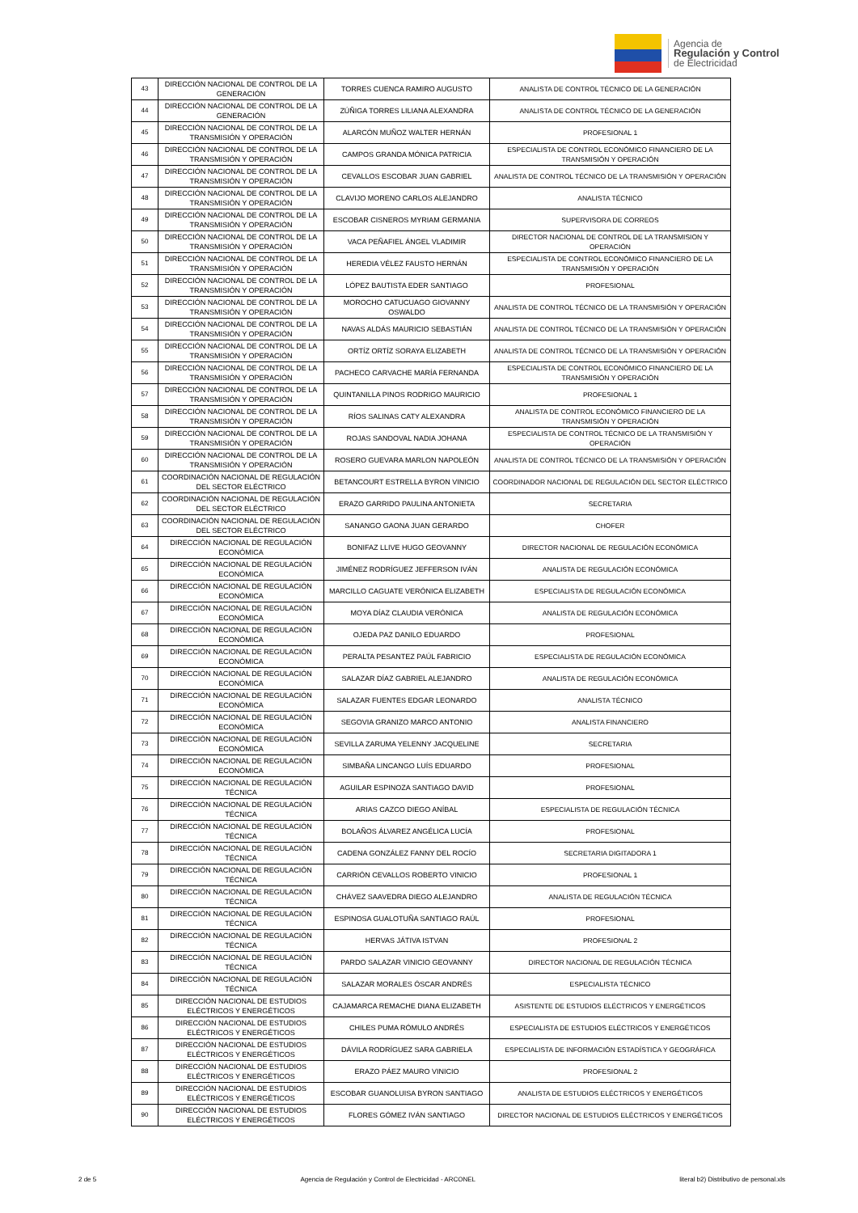Agencia de
Regulación y Control
de Electricidad
| 43 | DIRECCIÓN NACIONAL DE CONTROL DE LA GENERACIÓN | TORRES CUENCA RAMIRO AUGUSTO | ANALISTA DE CONTROL TÉCNICO DE LA GENERACIÓN |
| 44 | DIRECCIÓN NACIONAL DE CONTROL DE LA GENERACIÓN | ZÚÑIGA TORRES LILIANA ALEXANDRA | ANALISTA DE CONTROL TÉCNICO DE LA GENERACIÓN |
| 45 | DIRECCIÓN NACIONAL DE CONTROL DE LA TRANSMISIÓN Y OPERACIÓN | ALARCÓN MUÑOZ WALTER HERNÁN | PROFESIONAL 1 |
| 46 | DIRECCIÓN NACIONAL DE CONTROL DE LA TRANSMISIÓN Y OPERACIÓN | CAMPOS GRANDA MÓNICA PATRICIA | ESPECIALISTA DE CONTROL ECONÓMICO FINANCIERO DE LA TRANSMISIÓN Y OPERACIÓN |
| 47 | DIRECCIÓN NACIONAL DE CONTROL DE LA TRANSMISIÓN Y OPERACIÓN | CEVALLOS ESCOBAR JUAN GABRIEL | ANALISTA DE CONTROL TÉCNICO DE LA TRANSMISIÓN Y OPERACIÓN |
| 48 | DIRECCIÓN NACIONAL DE CONTROL DE LA TRANSMISIÓN Y OPERACIÓN | CLAVIJO MORENO CARLOS ALEJANDRO | ANALISTA TÉCNICO |
| 49 | DIRECCIÓN NACIONAL DE CONTROL DE LA TRANSMISIÓN Y OPERACIÓN | ESCOBAR CISNEROS MYRIAM GERMANIA | SUPERVISORA DE CORREOS |
| 50 | DIRECCIÓN NACIONAL DE CONTROL DE LA TRANSMISIÓN Y OPERACIÓN | VACA PEÑAFIEL ÁNGEL VLADIMIR | DIRECTOR NACIONAL DE CONTROL DE LA TRANSMISION Y OPERACIÓN |
| 51 | DIRECCIÓN NACIONAL DE CONTROL DE LA TRANSMISIÓN Y OPERACIÓN | HEREDIA VÉLEZ FAUSTO HERNÁN | ESPECIALISTA DE CONTROL ECONÓMICO FINANCIERO DE LA TRANSMISIÓN Y OPERACIÓN |
| 52 | DIRECCIÓN NACIONAL DE CONTROL DE LA TRANSMISIÓN Y OPERACIÓN | LÓPEZ BAUTISTA EDER SANTIAGO | PROFESIONAL |
| 53 | DIRECCIÓN NACIONAL DE CONTROL DE LA TRANSMISIÓN Y OPERACIÓN | MOROCHO CATUCUAGO GIOVANNY OSWALDO | ANALISTA DE CONTROL TÉCNICO DE LA TRANSMISIÓN Y OPERACIÓN |
| 54 | DIRECCIÓN NACIONAL DE CONTROL DE LA TRANSMISIÓN Y OPERACIÓN | NAVAS ALDÁS MAURICIO SEBASTIÁN | ANALISTA DE CONTROL TÉCNICO DE LA TRANSMISIÓN Y OPERACIÓN |
| 55 | DIRECCIÓN NACIONAL DE CONTROL DE LA TRANSMISIÓN Y OPERACIÓN | ORTÍZ ORTÍZ SORAYA ELIZABETH | ANALISTA DE CONTROL TÉCNICO DE LA TRANSMISIÓN Y OPERACIÓN |
| 56 | DIRECCIÓN NACIONAL DE CONTROL DE LA TRANSMISIÓN Y OPERACIÓN | PACHECO CARVACHE MARÍA FERNANDA | ESPECIALISTA DE CONTROL ECONÓMICO FINANCIERO DE LA TRANSMISIÓN Y OPERACIÓN |
| 57 | DIRECCIÓN NACIONAL DE CONTROL DE LA TRANSMISIÓN Y OPERACIÓN | QUINTANILLA PINOS RODRIGO MAURICIO | PROFESIONAL 1 |
| 58 | DIRECCIÓN NACIONAL DE CONTROL DE LA TRANSMISIÓN Y OPERACIÓN | RÍOS SALINAS CATY ALEXANDRA | ANALISTA DE CONTROL ECONÓMICO FINANCIERO DE LA TRANSMISIÓN Y OPERACIÓN |
| 59 | DIRECCIÓN NACIONAL DE CONTROL DE LA TRANSMISIÓN Y OPERACIÓN | ROJAS SANDOVAL NADIA JOHANA | ESPECIALISTA DE CONTROL TÉCNICO DE LA TRANSMISIÓN Y OPERACIÓN |
| 60 | DIRECCIÓN NACIONAL DE CONTROL DE LA TRANSMISIÓN Y OPERACIÓN | ROSERO GUEVARA MARLON NAPOLEÓN | ANALISTA DE CONTROL TÉCNICO DE LA TRANSMISIÓN Y OPERACIÓN |
| 61 | COORDINACIÓN NACIONAL DE REGULACIÓN DEL SECTOR ELÉCTRICO | BETANCOURT ESTRELLA BYRON VINICIO | COORDINADOR NACIONAL DE REGULACIÓN DEL SECTOR ELÉCTRICO |
| 62 | COORDINACIÓN NACIONAL DE REGULACIÓN DEL SECTOR ELÉCTRICO | ERAZO GARRIDO PAULINA ANTONIETA | SECRETARIA |
| 63 | COORDINACIÓN NACIONAL DE REGULACIÓN DEL SECTOR ELÉCTRICO | SANANGO GAONA JUAN GERARDO | CHOFER |
| 64 | DIRECCIÓN NACIONAL DE REGULACIÓN ECONÓMICA | BONIFAZ LLIVE HUGO GEOVANNY | DIRECTOR NACIONAL DE REGULACIÓN ECONÓMICA |
| 65 | DIRECCIÓN NACIONAL DE REGULACIÓN ECONÓMICA | JIMÉNEZ RODRÍGUEZ JEFFERSON IVÁN | ANALISTA DE REGULACIÓN ECONÓMICA |
| 66 | DIRECCIÓN NACIONAL DE REGULACIÓN ECONÓMICA | MARCILLO CAGUATE VERÓNICA ELIZABETH | ESPECIALISTA DE REGULACIÓN ECONÓMICA |
| 67 | DIRECCIÓN NACIONAL DE REGULACIÓN ECONÓMICA | MOYA DÍAZ CLAUDIA VERÓNICA | ANALISTA DE REGULACIÓN ECONÓMICA |
| 68 | DIRECCIÓN NACIONAL DE REGULACIÓN ECONÓMICA | OJEDA PAZ DANILO EDUARDO | PROFESIONAL |
| 69 | DIRECCIÓN NACIONAL DE REGULACIÓN ECONÓMICA | PERALTA PESANTEZ PAÚL FABRICIO | ESPECIALISTA DE REGULACIÓN ECONÓMICA |
| 70 | DIRECCIÓN NACIONAL DE REGULACIÓN ECONÓMICA | SALAZAR DÍAZ GABRIEL ALEJANDRO | ANALISTA DE REGULACIÓN ECONÓMICA |
| 71 | DIRECCIÓN NACIONAL DE REGULACIÓN ECONÓMICA | SALAZAR FUENTES EDGAR LEONARDO | ANALISTA TÉCNICO |
| 72 | DIRECCIÓN NACIONAL DE REGULACIÓN ECONÓMICA | SEGOVIA GRANIZO MARCO ANTONIO | ANALISTA FINANCIERO |
| 73 | DIRECCIÓN NACIONAL DE REGULACIÓN ECONÓMICA | SEVILLA ZARUMA YELENNY JACQUELINE | SECRETARIA |
| 74 | DIRECCIÓN NACIONAL DE REGULACIÓN ECONÓMICA | SIMBAÑA LINCANGO LUÍS EDUARDO | PROFESIONAL |
| 75 | DIRECCIÓN NACIONAL DE REGULACIÓN TÉCNICA | AGUILAR ESPINOZA SANTIAGO DAVID | PROFESIONAL |
| 76 | DIRECCIÓN NACIONAL DE REGULACIÓN TÉCNICA | ARIAS CAZCO DIEGO ANÍBAL | ESPECIALISTA DE REGULACIÓN TÉCNICA |
| 77 | DIRECCIÓN NACIONAL DE REGULACIÓN TÉCNICA | BOLAÑOS ÁLVAREZ ANGÉLICA LUCÍA | PROFESIONAL |
| 78 | DIRECCIÓN NACIONAL DE REGULACIÓN TÉCNICA | CADENA GONZÁLEZ FANNY DEL ROCÍO | SECRETARIA DIGITADORA 1 |
| 79 | DIRECCIÓN NACIONAL DE REGULACIÓN TÉCNICA | CARRIÓN CEVALLOS ROBERTO VINICIO | PROFESIONAL 1 |
| 80 | DIRECCIÓN NACIONAL DE REGULACIÓN TÉCNICA | CHÁVEZ SAAVEDRA DIEGO ALEJANDRO | ANALISTA DE REGULACIÓN TÉCNICA |
| 81 | DIRECCIÓN NACIONAL DE REGULACIÓN TÉCNICA | ESPINOSA GUALOTUÑA SANTIAGO RAÚL | PROFESIONAL |
| 82 | DIRECCIÓN NACIONAL DE REGULACIÓN TÉCNICA | HERVAS JÁTIVA ISTVAN | PROFESIONAL 2 |
| 83 | DIRECCIÓN NACIONAL DE REGULACIÓN TÉCNICA | PARDO SALAZAR VINICIO GEOVANNY | DIRECTOR NACIONAL DE REGULACIÓN TÉCNICA |
| 84 | DIRECCIÓN NACIONAL DE REGULACIÓN TÉCNICA | SALAZAR MORALES ÓSCAR ANDRÉS | ESPECIALISTA TÉCNICO |
| 85 | DIRECCIÓN NACIONAL DE ESTUDIOS ELÉCTRICOS Y ENERGÉTICOS | CAJAMARCA REMACHE DIANA ELIZABETH | ASISTENTE DE ESTUDIOS ELÉCTRICOS Y ENERGÉTICOS |
| 86 | DIRECCIÓN NACIONAL DE ESTUDIOS ELÉCTRICOS Y ENERGÉTICOS | CHILES PUMA RÓMULO ANDRÉS | ESPECIALISTA DE ESTUDIOS ELÉCTRICOS Y ENERGÉTICOS |
| 87 | DIRECCIÓN NACIONAL DE ESTUDIOS ELÉCTRICOS Y ENERGÉTICOS | DÁVILA RODRÍGUEZ SARA GABRIELA | ESPECIALISTA DE INFORMACIÓN ESTADÍSTICA Y GEOGRÁFICA |
| 88 | DIRECCIÓN NACIONAL DE ESTUDIOS ELÉCTRICOS Y ENERGÉTICOS | ERAZO PÁEZ MAURO VINICIO | PROFESIONAL 2 |
| 89 | DIRECCIÓN NACIONAL DE ESTUDIOS ELÉCTRICOS Y ENERGÉTICOS | ESCOBAR GUANOLUISA BYRON SANTIAGO | ANALISTA DE ESTUDIOS ELÉCTRICOS Y ENERGÉTICOS |
| 90 | DIRECCIÓN NACIONAL DE ESTUDIOS ELÉCTRICOS Y ENERGÉTICOS | FLORES GÓMEZ IVÁN SANTIAGO | DIRECTOR NACIONAL DE ESTUDIOS ELÉCTRICOS Y ENERGÉTICOS |
2 de 5 Agencia de Regulación y Control de Electricidad - ARCONEL literal b2) Distributivo de personal.xls